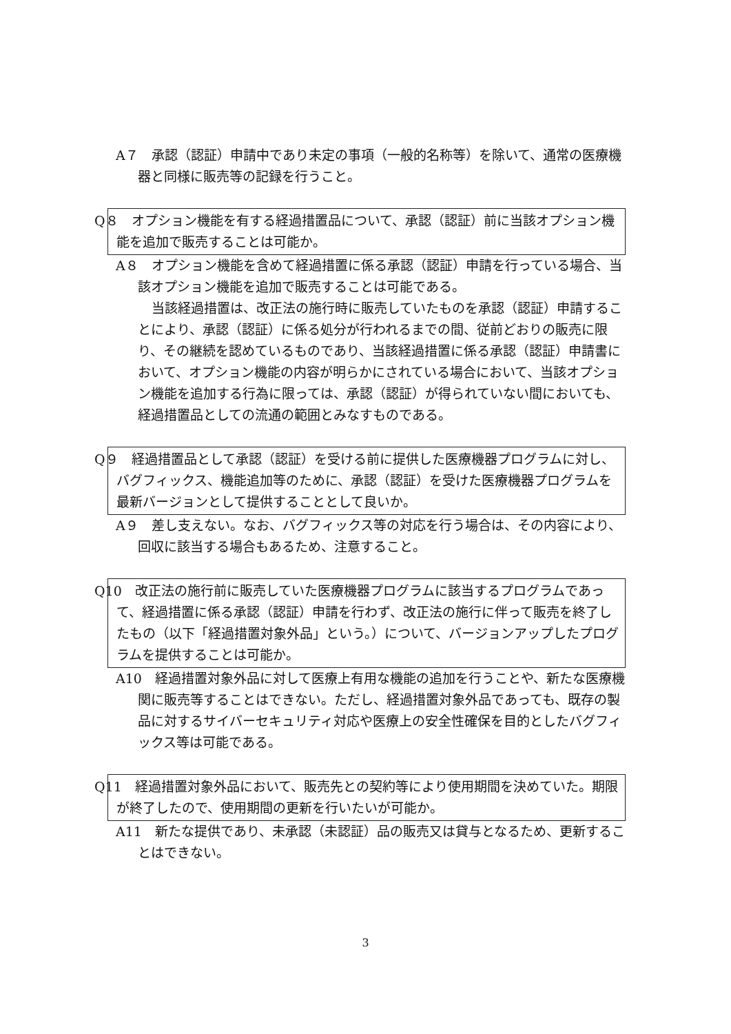A７　承認（認証）申請中であり未定の事項（一般的名称等）を除いて、通常の医療機器と同様に販売等の記録を行うこと。
Q８　オプション機能を有する経過措置品について、承認（認証）前に当該オプション機能を追加で販売することは可能か。
A８　オプション機能を含めて経過措置に係る承認（認証）申請を行っている場合、当該オプション機能を追加で販売することは可能である。
当該経過措置は、改正法の施行時に販売していたものを承認（認証）申請することにより、承認（認証）に係る処分が行われるまでの間、従前どおりの販売に限り、その継続を認めているものであり、当該経過措置に係る承認（認証）申請書において、オプション機能の内容が明らかにされている場合において、当該オプション機能を追加する行為に限っては、承認（認証）が得られていない間においても、経過措置品としての流通の範囲とみなすものである。
Q９　経過措置品として承認（認証）を受ける前に提供した医療機器プログラムに対し、バグフィックス、機能追加等のために、承認（認証）を受けた医療機器プログラムを最新バージョンとして提供することとして良いか。
A９　差し支えない。なお、バグフィックス等の対応を行う場合は、その内容により、回収に該当する場合もあるため、注意すること。
Q10　改正法の施行前に販売していた医療機器プログラムに該当するプログラムであって、経過措置に係る承認（認証）申請を行わず、改正法の施行に伴って販売を終了したもの（以下「経過措置対象外品」という。）について、バージョンアップしたプログラムを提供することは可能か。
A10　経過措置対象外品に対して医療上有用な機能の追加を行うことや、新たな医療機関に販売等することはできない。ただし、経過措置対象外品であっても、既存の製品に対するサイバーセキュリティ対応や医療上の安全性確保を目的としたバグフィックス等は可能である。
Q11　経過措置対象外品において、販売先との契約等により使用期間を決めていた。期限が終了したので、使用期間の更新を行いたいが可能か。
A11　新たな提供であり、未承認（未認証）品の販売又は貸与となるため、更新することはできない。
3